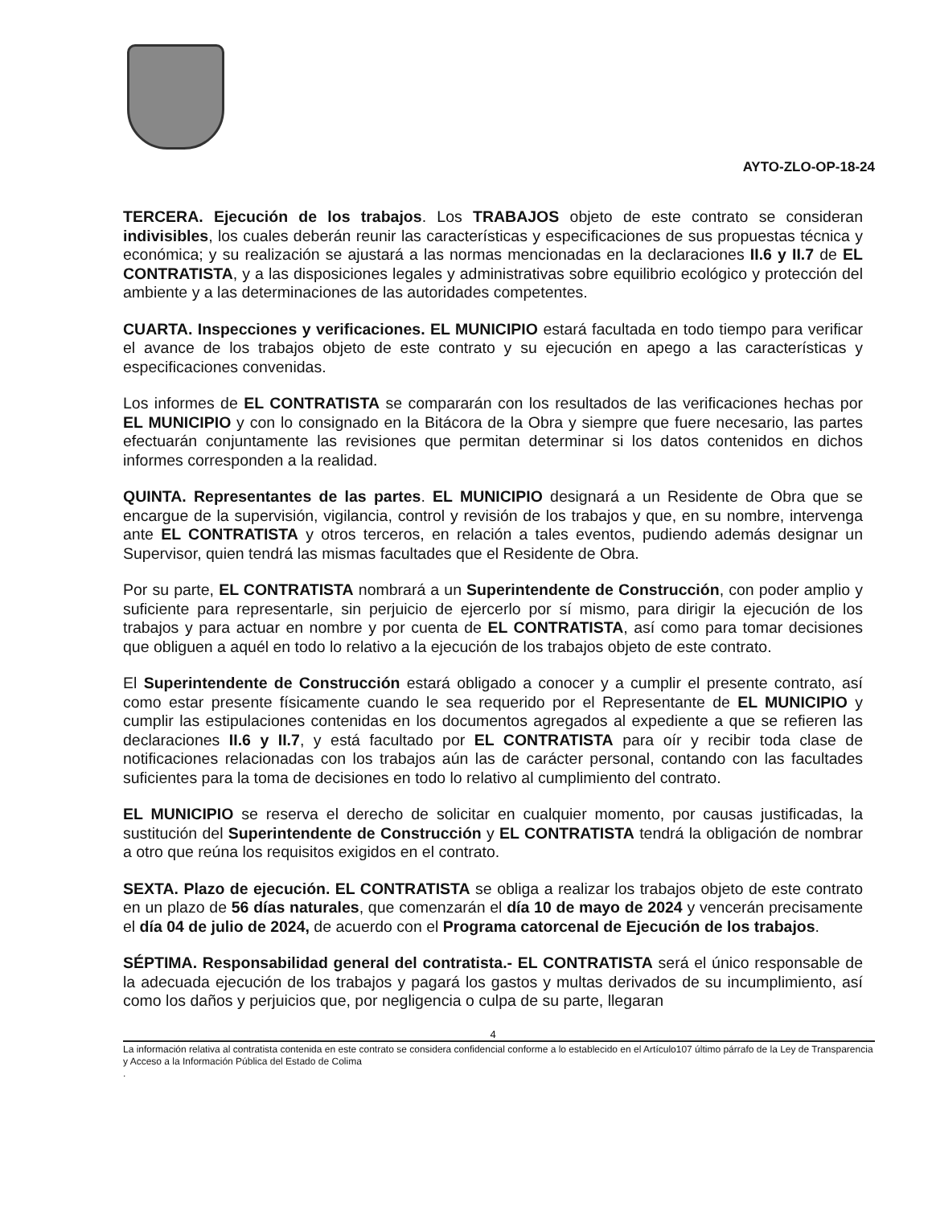AYTO-ZLO-OP-18-24
TERCERA. Ejecución de los trabajos. Los TRABAJOS objeto de este contrato se consideran indivisibles, los cuales deberán reunir las características y especificaciones de sus propuestas técnica y económica; y su realización se ajustará a las normas mencionadas en la declaraciones II.6 y II.7 de EL CONTRATISTA, y a las disposiciones legales y administrativas sobre equilibrio ecológico y protección del ambiente y a las determinaciones de las autoridades competentes.
CUARTA. Inspecciones y verificaciones. EL MUNICIPIO estará facultada en todo tiempo para verificar el avance de los trabajos objeto de este contrato y su ejecución en apego a las características y especificaciones convenidas.
Los informes de EL CONTRATISTA se compararán con los resultados de las verificaciones hechas por EL MUNICIPIO y con lo consignado en la Bitácora de la Obra y siempre que fuere necesario, las partes efectuarán conjuntamente las revisiones que permitan determinar si los datos contenidos en dichos informes corresponden a la realidad.
QUINTA. Representantes de las partes. EL MUNICIPIO designará a un Residente de Obra que se encargue de la supervisión, vigilancia, control y revisión de los trabajos y que, en su nombre, intervenga ante EL CONTRATISTA y otros terceros, en relación a tales eventos, pudiendo además designar un Supervisor, quien tendrá las mismas facultades que el Residente de Obra.
Por su parte, EL CONTRATISTA nombrará a un Superintendente de Construcción, con poder amplio y suficiente para representarle, sin perjuicio de ejercerlo por sí mismo, para dirigir la ejecución de los trabajos y para actuar en nombre y por cuenta de EL CONTRATISTA, así como para tomar decisiones que obliguen a aquél en todo lo relativo a la ejecución de los trabajos objeto de este contrato.
El Superintendente de Construcción estará obligado a conocer y a cumplir el presente contrato, así como estar presente físicamente cuando le sea requerido por el Representante de EL MUNICIPIO y cumplir las estipulaciones contenidas en los documentos agregados al expediente a que se refieren las declaraciones II.6 y II.7, y está facultado por EL CONTRATISTA para oír y recibir toda clase de notificaciones relacionadas con los trabajos aún las de carácter personal, contando con las facultades suficientes para la toma de decisiones en todo lo relativo al cumplimiento del contrato.
EL MUNICIPIO se reserva el derecho de solicitar en cualquier momento, por causas justificadas, la sustitución del Superintendente de Construcción y EL CONTRATISTA tendrá la obligación de nombrar a otro que reúna los requisitos exigidos en el contrato.
SEXTA. Plazo de ejecución. EL CONTRATISTA se obliga a realizar los trabajos objeto de este contrato en un plazo de 56 días naturales, que comenzarán el día 10 de mayo de 2024 y vencerán precisamente el día 04 de julio de 2024, de acuerdo con el Programa catorcenal de Ejecución de los trabajos.
SÉPTIMA. Responsabilidad general del contratista.- EL CONTRATISTA será el único responsable de la adecuada ejecución de los trabajos y pagará los gastos y multas derivados de su incumplimiento, así como los daños y perjuicios que, por negligencia o culpa de su parte, llegaran
4
La información relativa al contratista contenida en este contrato se considera confidencial conforme a lo establecido en el Artículo107 último párrafo de la Ley de Transparencia y Acceso a la Información Pública del Estado de Colima
.